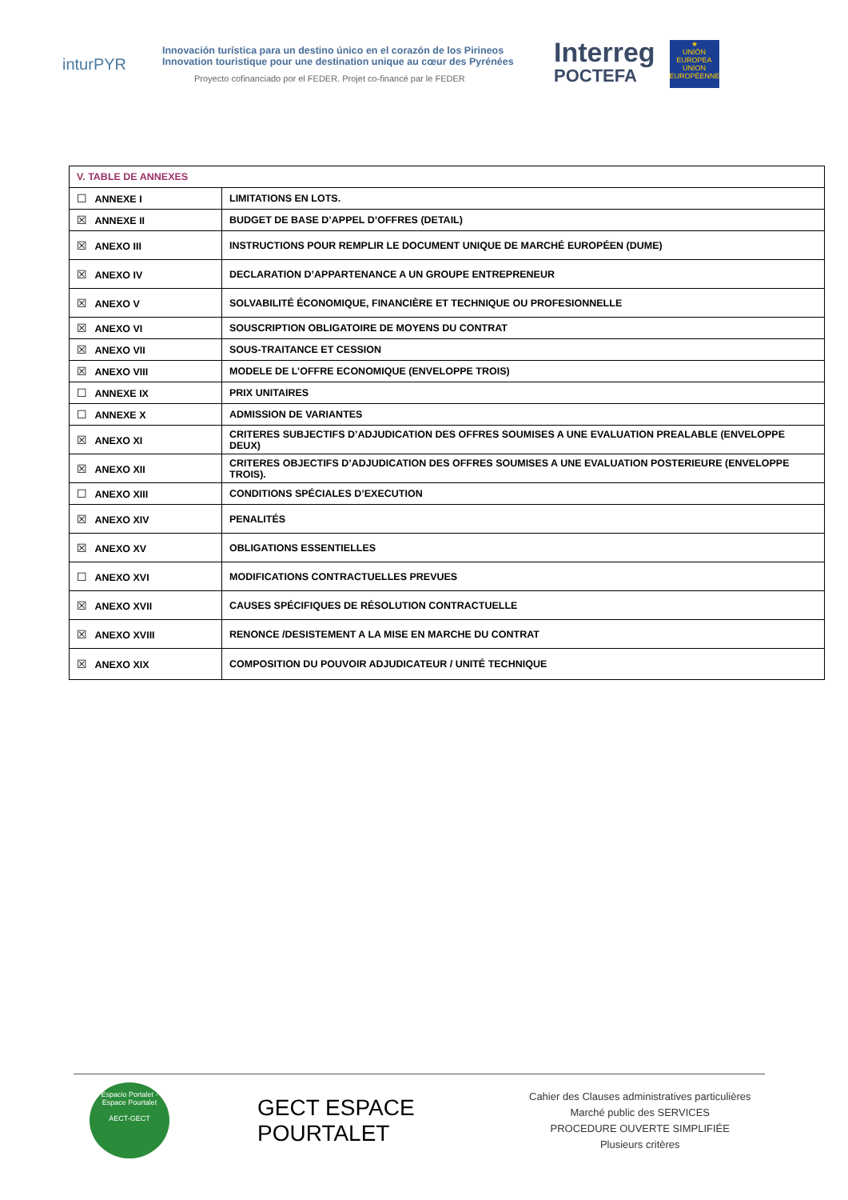inturPYR
Innovación turística para un destino único en el corazón de los Pirineos
Innovation touristique pour une destination unique au cœur des Pyrénées
Proyecto cofinanciado por el FEDER. Projet co-financé par le FEDER
Interreg
POCTEFA
★
UNIÓN EUROPEA UNION EUROPÉENNE
| V. TABLE DE ANNEXES | |
| ☐ ANNEXE I | LIMITATIONS EN LOTS. |
| ☒ ANNEXE II | BUDGET DE BASE D’APPEL D’OFFRES (DETAIL) |
| ☒ ANEXO III | INSTRUCTIONS POUR REMPLIR LE DOCUMENT UNIQUE DE MARCHÉ EUROPÉEN (DUME) |
| ☒ ANEXO IV | DECLARATION D’APPARTENANCE A UN GROUPE ENTREPRENEUR |
| ☒ ANEXO V | SOLVABILITÉ ÉCONOMIQUE, FINANCIÈRE ET TECHNIQUE OU PROFESIONNELLE |
| ☒ ANEXO VI | SOUSCRIPTION OBLIGATOIRE DE MOYENS DU CONTRAT |
| ☒ ANEXO VII | SOUS-TRAITANCE ET CESSION |
| ☒ ANEXO VIII | MODELE DE L’OFFRE ECONOMIQUE (ENVELOPPE TROIS) |
| ☐ ANNEXE IX | PRIX UNITAIRES |
| ☐ ANNEXE X | ADMISSION DE VARIANTES |
| ☒ ANEXO XI | CRITERES SUBJECTIFS D’ADJUDICATION DES OFFRES SOUMISES A UNE EVALUATION PREALABLE (ENVELOPPE DEUX) |
| ☒ ANEXO XII | CRITERES OBJECTIFS D’ADJUDICATION DES OFFRES SOUMISES A UNE EVALUATION POSTERIEURE (ENVELOPPE TROIS). |
| ☐ ANEXO XIII | CONDITIONS SPÉCIALES D’EXECUTION |
| ☒ ANEXO XIV | PENALITÉS |
| ☒ ANEXO XV | OBLIGATIONS ESSENTIELLES |
| ☐ ANEXO XVI | MODIFICATIONS CONTRACTUELLES PREVUES |
| ☒ ANEXO XVII | CAUSES SPÉCIFIQUES DE RÉSOLUTION CONTRACTUELLE |
| ☒ ANEXO XVIII | RENONCE /DESISTEMENT A LA MISE EN MARCHE DU CONTRAT |
| ☒ ANEXO XIX | COMPOSITION DU POUVOIR ADJUDICATEUR / UNITÉ TECHNIQUE |
Espacio Portalet - Espace Pourtalet
AECT-GECT
GECT ESPACE POURTALET
Cahier des Clauses administratives particulières
Marché public des SERVICES
PROCEDURE OUVERTE SIMPLIFIÉE
Plusieurs critères